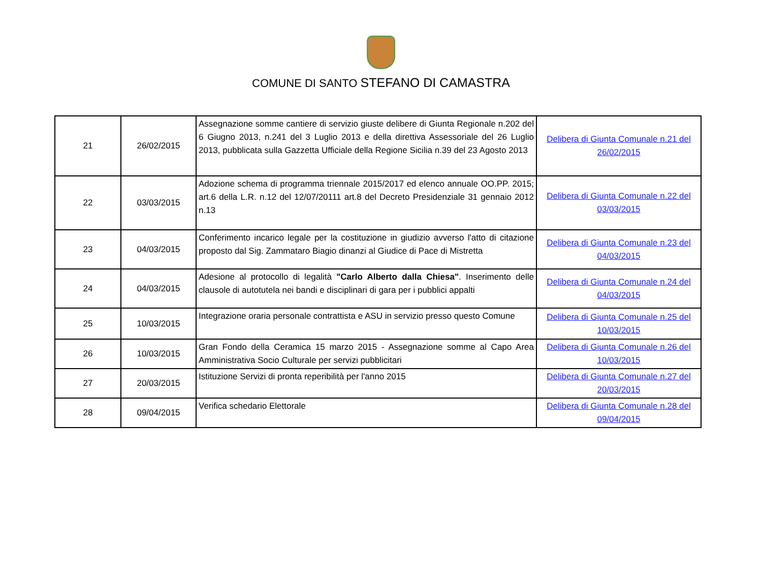COMUNE DI SANTO STEFANO DI CAMASTRA
| 21 | 26/02/2015 | Assegnazione somme cantiere di servizio giuste delibere di Giunta Regionale n.202 del 6 Giugno 2013, n.241 del 3 Luglio 2013 e della direttiva Assessoriale del 26 Luglio 2013, pubblicata sulla Gazzetta Ufficiale della Regione Sicilia n.39 del 23 Agosto 2013 | Delibera di Giunta Comunale n.21 del 26/02/2015 |
| 22 | 03/03/2015 | Adozione schema di programma triennale 2015/2017 ed elenco annuale OO.PP. 2015; art.6 della L.R. n.12 del 12/07/20111 art.8 del Decreto Presidenziale 31 gennaio 2012 n.13 | Delibera di Giunta Comunale n.22 del 03/03/2015 |
| 23 | 04/03/2015 | Conferimento incarico legale per la costituzione in giudizio avverso l'atto di citazione proposto dal Sig. Zammataro Biagio dinanzi al Giudice di Pace di Mistretta | Delibera di Giunta Comunale n.23 del 04/03/2015 |
| 24 | 04/03/2015 | Adesione al protocollo di legalità "Carlo Alberto dalla Chiesa" . Inserimento delle clausole di autotutela nei bandi e disciplinari di gara per i pubblici appalti | Delibera di Giunta Comunale n.24 del 04/03/2015 |
| 25 | 10/03/2015 | Integrazione oraria personale contrattista e ASU in servizio presso questo Comune | Delibera di Giunta Comunale n.25 del 10/03/2015 |
| 26 | 10/03/2015 | Gran Fondo della Ceramica 15 marzo 2015 - Assegnazione somme al Capo Area Amministrativa Socio Culturale per servizi pubblicitari | Delibera di Giunta Comunale n.26 del 10/03/2015 |
| 27 | 20/03/2015 | Istituzione Servizi di pronta reperibilità per l'anno 2015 | Delibera di Giunta Comunale n.27 del 20/03/2015 |
| 28 | 09/04/2015 | Verifica schedario Elettorale | Delibera di Giunta Comunale n.28 del 09/04/2015 |